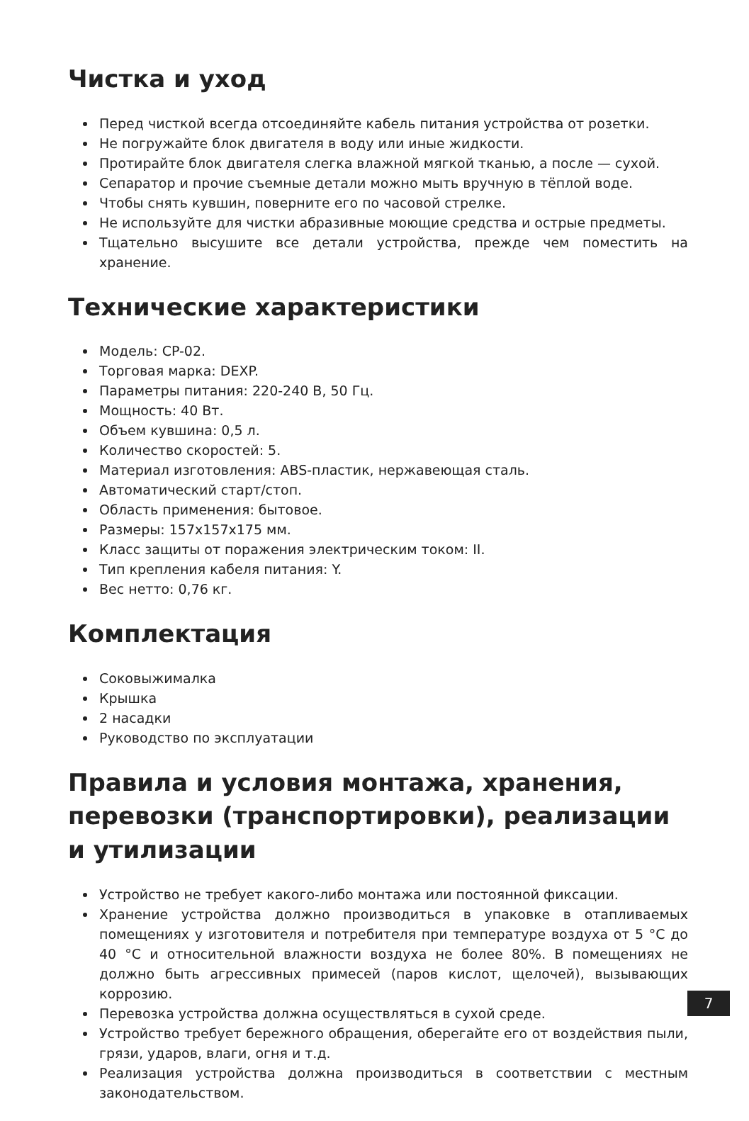Чистка и уход
Перед чисткой всегда отсоединяйте кабель питания устройства от розетки.
Не погружайте блок двигателя в воду или иные жидкости.
Протирайте блок двигателя слегка влажной мягкой тканью, а после — сухой.
Сепаратор и прочие съемные детали можно мыть вручную в тёплой воде.
Чтобы снять кувшин, поверните его по часовой стрелке.
Не используйте для чистки абразивные моющие средства и острые предметы.
Тщательно высушите все детали устройства, прежде чем поместить на хранение.
Технические характеристики
Модель: CP-02.
Торговая марка: DEXP.
Параметры питания: 220-240 В, 50 Гц.
Мощность: 40 Вт.
Объем кувшина: 0,5 л.
Количество скоростей: 5.
Материал изготовления: ABS-пластик, нержавеющая сталь.
Автоматический старт/стоп.
Область применения: бытовое.
Размеры: 157x157x175 мм.
Класс защиты от поражения электрическим током: II.
Тип крепления кабеля питания: Y.
Вес нетто: 0,76 кг.
Комплектация
Соковыжималка
Крышка
2 насадки
Руководство по эксплуатации
Правила и условия монтажа, хранения, перевозки (транспортировки), реализации и утилизации
Устройство не требует какого-либо монтажа или постоянной фиксации.
Хранение устройства должно производиться в упаковке в отапливаемых помещениях у изготовителя и потребителя при температуре воздуха от 5 °С до 40 °С и относительной влажности воздуха не более 80%. В помещениях не должно быть агрессивных примесей (паров кислот, щелочей), вызывающих коррозию.
Перевозка устройства должна осуществляться в сухой среде.
Устройство требует бережного обращения, оберегайте его от воздействия пыли, грязи, ударов, влаги, огня и т.д.
Реализация устройства должна производиться в соответствии с местным законодательством.
7